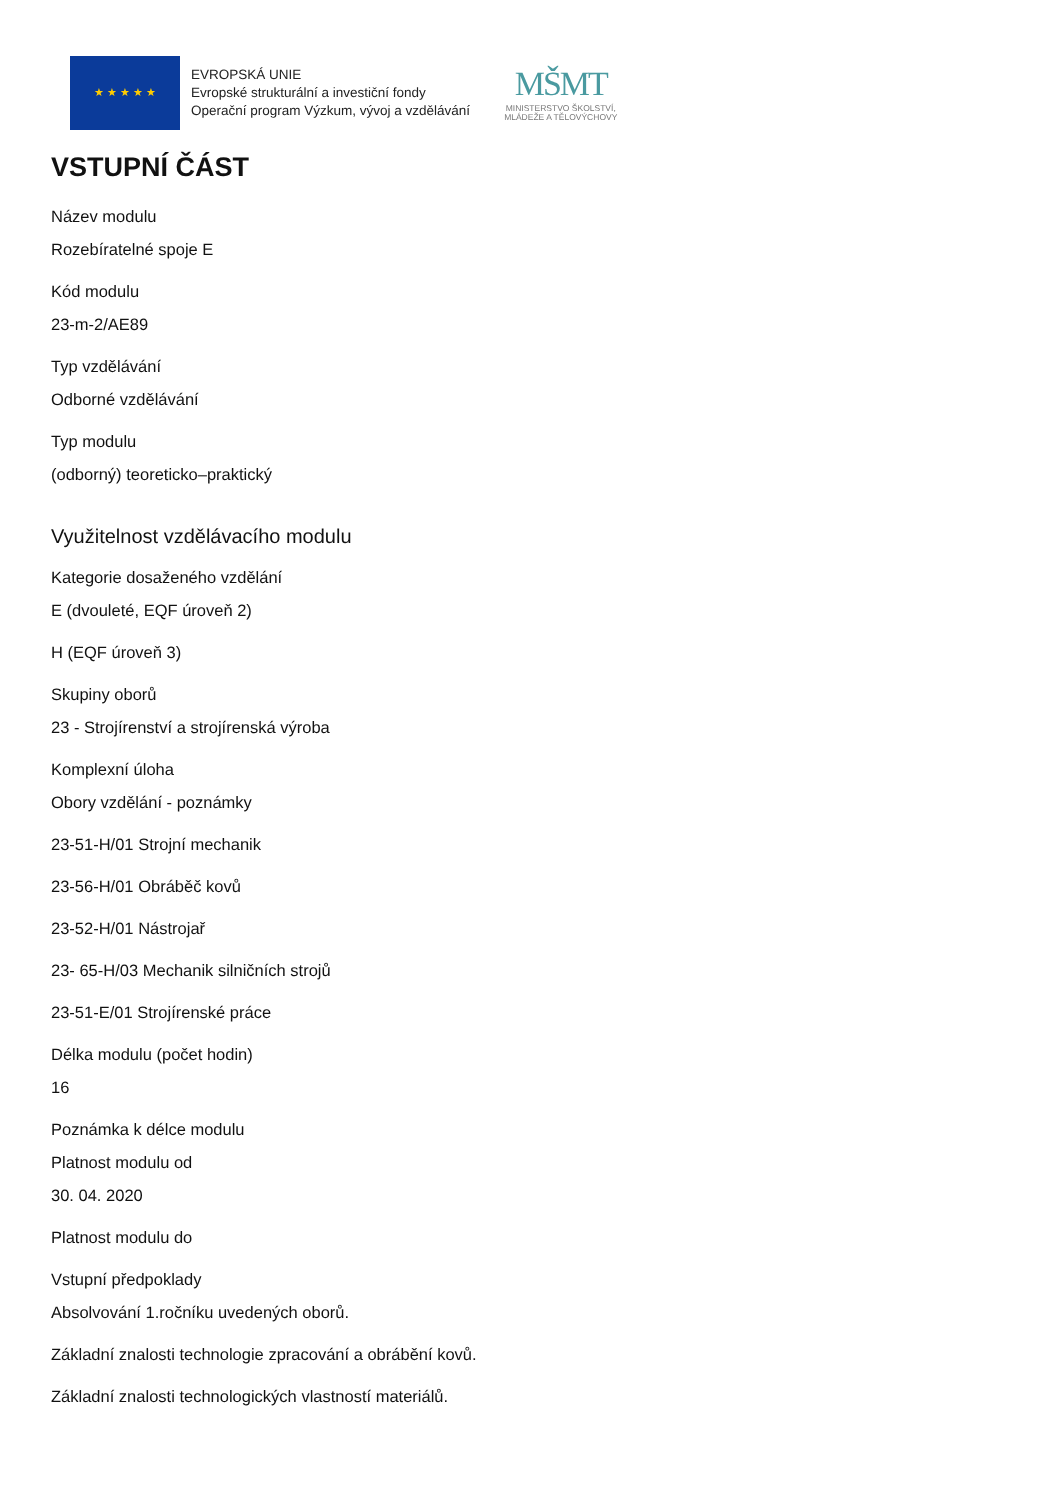★ ★ ★ ★ ★
EVROPSKÁ UNIE
Evropské strukturální a investiční fondy
Operační program Výzkum, vývoj a vzdělávání
MŠMT
MINISTERSTVO ŠKOLSTVÍ,
MLÁDEŽE A TĚLOVÝCHOVY
VSTUPNÍ ČÁST
Název modulu
Rozebíratelné spoje E
Kód modulu
23-m-2/AE89
Typ vzdělávání
Odborné vzdělávání
Typ modulu
(odborný) teoreticko–praktický
Využitelnost vzdělávacího modulu
Kategorie dosaženého vzdělání
E (dvouleté, EQF úroveň 2)
H (EQF úroveň 3)
Skupiny oborů
23 - Strojírenství a strojírenská výroba
Komplexní úloha
Obory vzdělání - poznámky
23-51-H/01 Strojní mechanik
23-56-H/01 Obráběč kovů
23-52-H/01 Nástrojař
23- 65-H/03 Mechanik silničních strojů
23-51-E/01 Strojírenské práce
Délka modulu (počet hodin)
16
Poznámka k délce modulu
Platnost modulu od
30. 04. 2020
Platnost modulu do
Vstupní předpoklady
Absolvování 1.ročníku uvedených oborů.
Základní znalosti technologie zpracování a obrábění kovů.
Základní znalosti technologických vlastností materiálů.